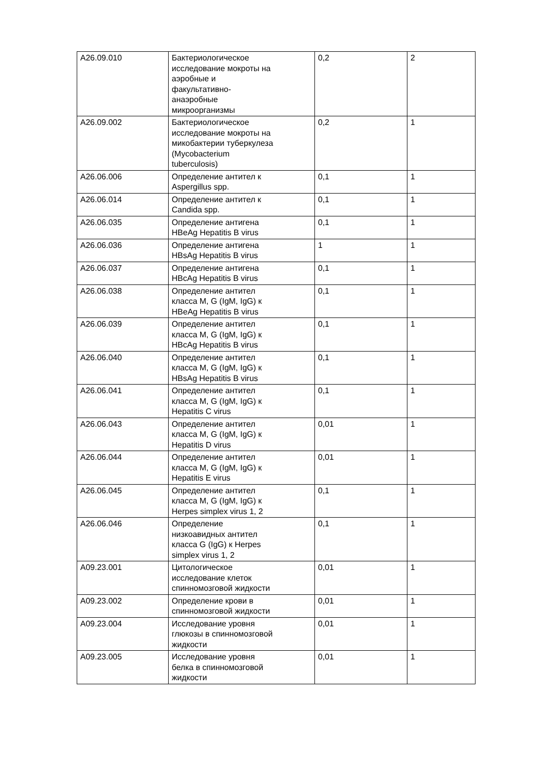| A26.09.010 | Бактериологическое исследование мокроты на аэробные и факультативно-анаэробные микроорганизмы | 0,2 | 2 |
| A26.09.002 | Бактериологическое исследование мокроты на микобактерии туберкулеза (Mycobacterium tuberculosis) | 0,2 | 1 |
| A26.06.006 | Определение антител к Aspergillus spp. | 0,1 | 1 |
| A26.06.014 | Определение антител к Candida spp. | 0,1 | 1 |
| A26.06.035 | Определение антигена HBeAg Hepatitis B virus | 0,1 | 1 |
| A26.06.036 | Определение антигена HBsAg Hepatitis B virus | 1 | 1 |
| A26.06.037 | Определение антигена HBcAg Hepatitis B virus | 0,1 | 1 |
| A26.06.038 | Определение антител класса M, G (IgM, IgG) к HBeAg Hepatitis B virus | 0,1 | 1 |
| A26.06.039 | Определение антител класса M, G (IgM, IgG) к HBcAg Hepatitis B virus | 0,1 | 1 |
| A26.06.040 | Определение антител класса M, G (IgM, IgG) к HBsAg Hepatitis B virus | 0,1 | 1 |
| A26.06.041 | Определение антител класса M, G (IgM, IgG) к Hepatitis C virus | 0,1 | 1 |
| A26.06.043 | Определение антител класса M, G (IgM, IgG) к Hepatitis D virus | 0,01 | 1 |
| A26.06.044 | Определение антител класса M, G (IgM, IgG) к Hepatitis E virus | 0,01 | 1 |
| A26.06.045 | Определение антител класса M, G (IgM, IgG) к Herpes simplex virus 1, 2 | 0,1 | 1 |
| A26.06.046 | Определение низкоавидных антител класса G (IgG) к Herpes simplex virus 1, 2 | 0,1 | 1 |
| A09.23.001 | Цитологическое исследование клеток спинномозговой жидкости | 0,01 | 1 |
| A09.23.002 | Определение крови в спинномозговой жидкости | 0,01 | 1 |
| A09.23.004 | Исследование уровня глюкозы в спинномозговой жидкости | 0,01 | 1 |
| A09.23.005 | Исследование уровня белка в спинномозговой жидкости | 0,01 | 1 |